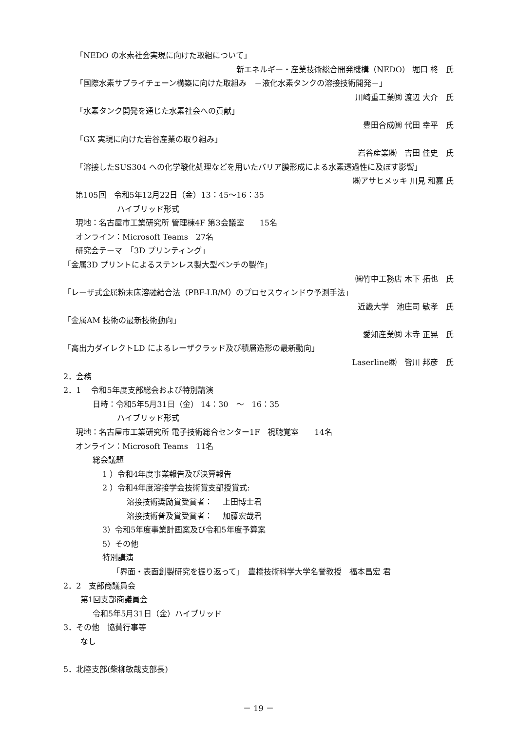「NEDO の水素社会実現に向けた取組について」
新エネルギー・産業技術総合開発機構（NEDO） 堀口 柊　氏
「国際水素サプライチェーン構築に向けた取組み　－液化水素タンクの溶接技術開発－」
川崎重工業㈱ 渡辺 大介　氏
「水素タンク開発を通じた水素社会への貢献」
豊田合成㈱ 代田 幸平　氏
「GX 実現に向けた岩谷産業の取り組み」
岩谷産業㈱　吉田 佳史　氏
「溶接したSUS304 への化学酸化処理などを用いたバリア膜形成による水素透過性に及ぼす影響」
㈱アサヒメッキ 川見 和嘉 氏
第105回　令和5年12月22日（金）13：45～16：35
ハイブリッド形式
現地：名古屋市工業研究所 管理棟4F 第3会議室　　15名
オンライン：Microsoft Teams　27名
研究会テーマ　「3D プリンティング」
「金属3D プリントによるステンレス製大型ベンチの製作」
㈱竹中工務店 木下 拓也　氏
「レーザ式金属粉末床溶融結合法（PBF-LB/M）のプロセスウィンドウ予測手法」
近畿大学　池庄司 敏孝　氏
「金属AM 技術の最新技術動向」
愛知産業㈱ 木寺 正晃　氏
「高出力ダイレクトLD によるレーザクラッド及び積層造形の最新動向」
Laserline㈱　皆川 邦彦　氏
2．会務
2．1　 令和5年度支部総会および特別講演
日時：令和5年5月31日（金） 14：30　～　16：35
ハイブリッド形式
現地：名古屋市工業研究所 電子技術総合センター1F　視聴覚室　　14名
オンライン：Microsoft Teams　11名
総会議題
1 ）令和4年度事業報告及び決算報告
2 ）令和4年度溶接学会技術賞支部授賞式:
溶接技術奨励賞受賞者：　 上田博士君
溶接技術普及賞受賞者：　 加藤宏哉君
3）令和5年度事業計画案及び令和5年度予算案
5）その他
特別講演
「界面・表面創製研究を振り返って」　豊橋技術科学大学名誉教授　福本昌宏 君
2．2　支部商議員会
第1回支部商議員会
令和5年5月31日（金）ハイブリッド
3．その他　協賛行事等
なし
5．北陸支部(柴柳敏哉支部長)
－ 19 －